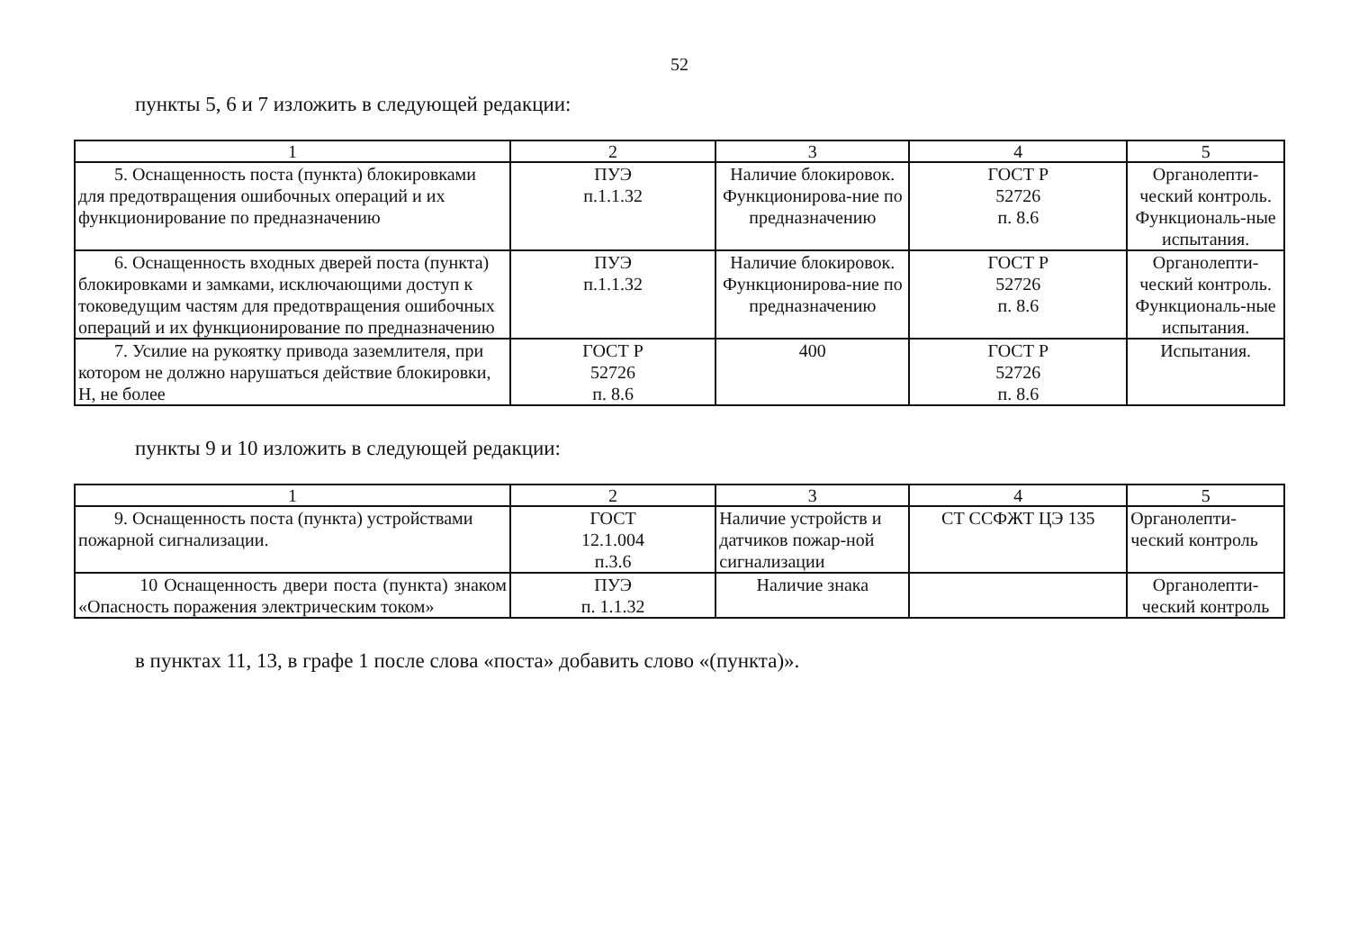52
пункты 5, 6 и 7 изложить в следующей редакции:
| 1 | 2 | 3 | 4 | 5 |
| 5. Оснащенность поста (пункта) блокировками для предотвращения ошибочных операций и их функционирование по предназначению | ПУЭ п.1.1.32 | Наличие блокировок. Функционирова-ние по предназначению | ГОСТ Р 52726 п. 8.6 | Органолепти-ческий контроль. Функциональ-ные испытания. |
| 6. Оснащенность входных дверей поста (пункта) блокировками и замками, исключающими доступ к токоведущим частям для предотвращения ошибочных операций и их функционирование по предназначению | ПУЭ п.1.1.32 | Наличие блокировок. Функционирова-ние по предназначению | ГОСТ Р 52726 п. 8.6 | Органолепти-ческий контроль. Функциональ-ные испытания. |
| 7. Усилие на рукоятку привода заземлителя, при котором не должно нарушаться действие блокировки, Н, не более | ГОСТ Р 52726 п. 8.6 | 400 | ГОСТ Р 52726 п. 8.6 | Испытания. |
пункты 9 и 10 изложить в следующей редакции:
| 1 | 2 | 3 | 4 | 5 |
| 9. Оснащенность поста (пункта) устройствами пожарной сигнализации. | ГОСТ 12.1.004 п.3.6 | Наличие устройств и датчиков пожар-ной сигнализации | СТ ССФЖТ ЦЭ 135 | Органолепти-ческий контроль |
| 10 Оснащенность двери поста (пункта) знаком «Опасность поражения электрическим током» | ПУЭ п. 1.1.32 | Наличие знака | | Органолепти-ческий контроль |
в пунктах 11, 13, в графе 1 после слова «поста» добавить слово «(пункта)».